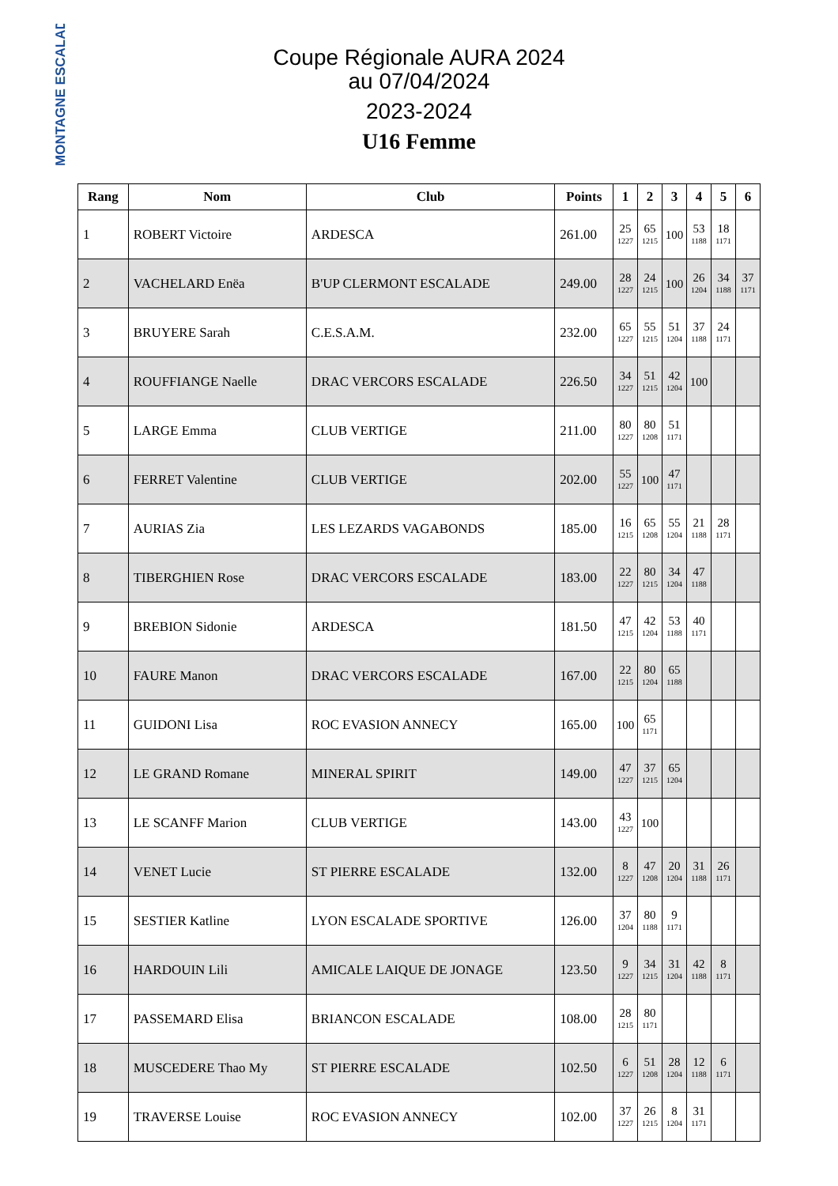MONTAGNE ESCALADE
Coupe Régionale AURA 2024
au 07/04/2024
2023-2024
U16 Femme
| Rang | Nom | Club | Points | 1 | 2 | 3 | 4 | 5 | 6 |
| --- | --- | --- | --- | --- | --- | --- | --- | --- | --- |
| 1 | ROBERT Victoire | ARDESCA | 261.00 | 25 1227 | 65 1215 | 100 | 53 1188 | 18 1171 | |
| 2 | VACHELARD Enëa | B'UP CLERMONT ESCALADE | 249.00 | 28 1227 | 24 1215 | 100 | 26 1204 | 34 1188 | 37 1171 |
| 3 | BRUYERE Sarah | C.E.S.A.M. | 232.00 | 65 1227 | 55 1215 | 51 1204 | 37 1188 | 24 1171 | |
| 4 | ROUFFIANGE Naelle | DRAC VERCORS ESCALADE | 226.50 | 34 1227 | 51 1215 | 42 1204 | 100 | | |
| 5 | LARGE Emma | CLUB VERTIGE | 211.00 | 80 1227 | 80 1208 | 51 1171 | | | |
| 6 | FERRET Valentine | CLUB VERTIGE | 202.00 | 55 1227 | 100 | 47 1171 | | | |
| 7 | AURIAS Zia | LES LEZARDS VAGABONDS | 185.00 | 16 1215 | 65 1208 | 55 1204 | 21 1188 | 28 1171 | |
| 8 | TIBERGHIEN Rose | DRAC VERCORS ESCALADE | 183.00 | 22 1227 | 80 1215 | 34 1204 | 47 1188 | | |
| 9 | BREBION Sidonie | ARDESCA | 181.50 | 47 1215 | 42 1204 | 53 1188 | 40 1171 | | |
| 10 | FAURE Manon | DRAC VERCORS ESCALADE | 167.00 | 22 1215 | 80 1204 | 65 1188 | | | |
| 11 | GUIDONI Lisa | ROC EVASION ANNECY | 165.00 | 100 | 65 1171 | | | | |
| 12 | LE GRAND Romane | MINERAL SPIRIT | 149.00 | 47 1227 | 37 1215 | 65 1204 | | | |
| 13 | LE SCANFF Marion | CLUB VERTIGE | 143.00 | 43 1227 | 100 | | | | |
| 14 | VENET Lucie | ST PIERRE ESCALADE | 132.00 | 8 1227 | 47 1208 | 20 1204 | 31 1188 | 26 1171 | |
| 15 | SESTIER Katline | LYON ESCALADE SPORTIVE | 126.00 | 37 1204 | 80 1188 | 9 1171 | | | |
| 16 | HARDOUIN Lili | AMICALE LAIQUE DE JONAGE | 123.50 | 9 1227 | 34 1215 | 31 1204 | 42 1188 | 8 1171 | |
| 17 | PASSEMARD Elisa | BRIANCON ESCALADE | 108.00 | 28 1215 | 80 1171 | | | | |
| 18 | MUSCEDERE Thao My | ST PIERRE ESCALADE | 102.50 | 6 1227 | 51 1208 | 28 1204 | 12 1188 | 6 1171 | |
| 19 | TRAVERSE Louise | ROC EVASION ANNECY | 102.00 | 37 1227 | 26 1215 | 8 1204 | 31 1171 | | |